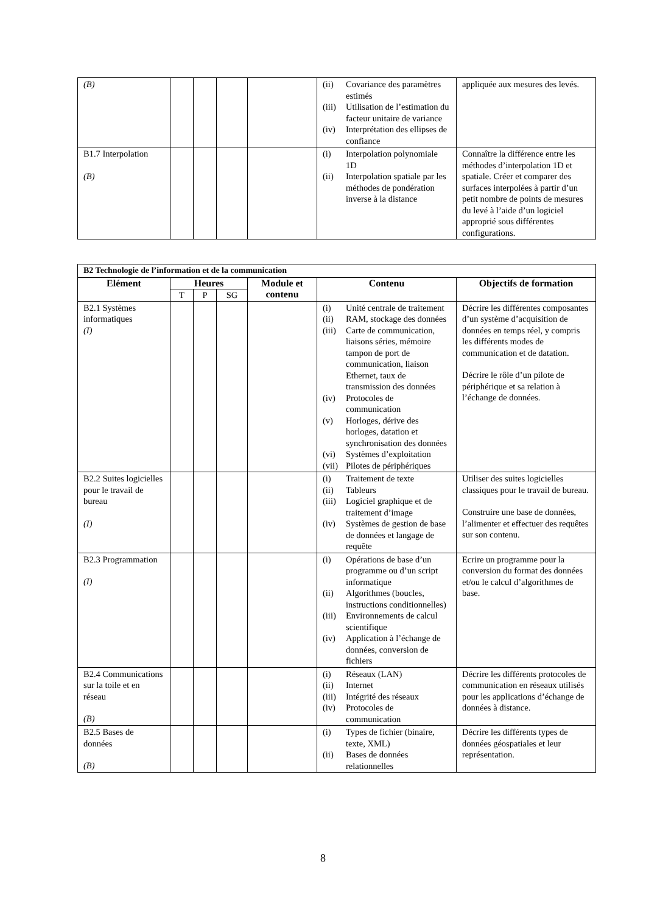| (B) | | | | | (ii) Covariance des paramètres estimés (iii) Utilisation de l’estimation du facteur unitaire de variance (iv) Interprétation des ellipses de confiance | appliquée aux mesures des levés. |
| B1.7 Interpolation (B) | | | | | (i) Interpolation polynomiale 1D (ii) Interpolation spatiale par les méthodes de pondération inverse à la distance | Connaître la différence entre les méthodes d’interpolation 1D et spatiale. Créer et comparer des surfaces interpolées à partir d’un petit nombre de points de mesures du levé à l’aide d’un logiciel approprié sous différentes configurations. |
| B2 Technologie de l’information et de la communication | | | | | | |
| Elément | Heures | | | Module et contenu | Contenu | Objectifs de formation |
| | T | P | SG | | | |
| B2.1 Systèmes informatiques (I) | | | | | (i) Unité centrale de traitement (ii) RAM, stockage des données (iii) Carte de communication, liaisons séries, mémoire tampon de port de communication, liaison Ethernet, taux de transmission des données (iv) Protocoles de communication (v) Horloges, dérive des horloges, datation et synchronisation des données (vi) Systèmes d’exploitation (vii) Pilotes de périphériques | Décrire les différentes composantes d’un système d’acquisition de données en temps réel, y compris les différents modes de communication et de datation. Décrire le rôle d’un pilote de périphérique et sa relation à l’échange de données. |
| B2.2 Suites logicielles pour le travail de bureau (I) | | | | | (i) Traitement de texte (ii) Tableurs (iii) Logiciel graphique et de traitement d’image (iv) Systèmes de gestion de base de données et langage de requête | Utiliser des suites logicielles classiques pour le travail de bureau. Construire une base de données, l’alimenter et effectuer des requêtes sur son contenu. |
| B2.3 Programmation (I) | | | | | (i) Opérations de base d’un programme ou d’un script informatique (ii) Algorithmes (boucles, instructions conditionnelles) (iii) Environnements de calcul scientifique (iv) Application à l’échange de données, conversion de fichiers | Ecrire un programme pour la conversion du format des données et/ou le calcul d’algorithmes de base. |
| B2.4 Communications sur la toile et en réseau (B) | | | | | (i) Réseaux (LAN) (ii) Internet (iii) Intégrité des réseaux (iv) Protocoles de communication | Décrire les différents protocoles de communication en réseaux utilisés pour les applications d’échange de données à distance. |
| B2.5 Bases de données (B) | | | | | (i) Types de fichier (binaire, texte, XML) (ii) Bases de données relationnelles | Décrire les différents types de données géospatiales et leur représentation. |
8